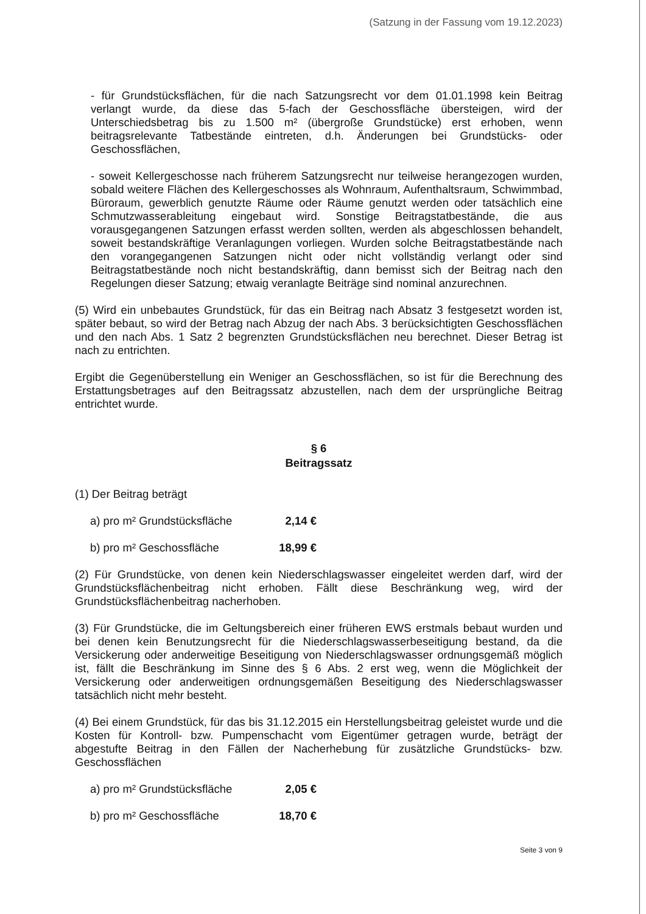(Satzung in der Fassung vom 19.12.2023)
- für Grundstücksflächen, für die nach Satzungsrecht vor dem 01.01.1998 kein Beitrag verlangt wurde, da diese das 5-fach der Geschossfläche übersteigen, wird der Unterschiedsbetrag bis zu 1.500 m² (übergroße Grundstücke) erst erhoben, wenn beitragsrelevante Tatbestände eintreten, d.h. Änderungen bei Grundstücks- oder Geschossflächen,
- soweit Kellergeschosse nach früherem Satzungsrecht nur teilweise herangezogen wurden, sobald weitere Flächen des Kellergeschosses als Wohnraum, Aufenthaltsraum, Schwimmbad, Büroraum, gewerblich genutzte Räume oder Räume genutzt werden oder tatsächlich eine Schmutzwasserableitung eingebaut wird. Sonstige Beitragstatbestände, die aus vorausgegangenen Satzungen erfasst werden sollten, werden als abgeschlossen behandelt, soweit bestandskräftige Veranlagungen vorliegen. Wurden solche Beitragstatbestände nach den vorangegangenen Satzungen nicht oder nicht vollständig verlangt oder sind Beitragstatbestände noch nicht bestandskräftig, dann bemisst sich der Beitrag nach den Regelungen dieser Satzung; etwaig veranlagte Beiträge sind nominal anzurechnen.
(5) Wird ein unbebautes Grundstück, für das ein Beitrag nach Absatz 3 festgesetzt worden ist, später bebaut, so wird der Betrag nach Abzug der nach Abs. 3 berücksichtigten Geschossflächen und den nach Abs. 1 Satz 2 begrenzten Grundstücksflächen neu berechnet. Dieser Betrag ist nach zu entrichten.
Ergibt die Gegenüberstellung ein Weniger an Geschossflächen, so ist für die Berechnung des Erstattungsbetrages auf den Beitragssatz abzustellen, nach dem der ursprüngliche Beitrag entrichtet wurde.
§ 6
Beitragssatz
(1) Der Beitrag beträgt
a) pro m² Grundstücksfläche 2,14 €
b) pro m² Geschossfläche 18,99 €
(2) Für Grundstücke, von denen kein Niederschlagswasser eingeleitet werden darf, wird der Grundstücksflächenbeitrag nicht erhoben. Fällt diese Beschränkung weg, wird der Grundstücksflächenbeitrag nacherhoben.
(3) Für Grundstücke, die im Geltungsbereich einer früheren EWS erstmals bebaut wurden und bei denen kein Benutzungsrecht für die Niederschlagswasserbeseitigung bestand, da die Versickerung oder anderweitige Beseitigung von Niederschlagswasser ordnungsgemäß möglich ist, fällt die Beschränkung im Sinne des § 6 Abs. 2 erst weg, wenn die Möglichkeit der Versickerung oder anderweitigen ordnungsgemäßen Beseitigung des Niederschlagswasser tatsächlich nicht mehr besteht.
(4) Bei einem Grundstück, für das bis 31.12.2015 ein Herstellungsbeitrag geleistet wurde und die Kosten für Kontroll- bzw. Pumpenschacht vom Eigentümer getragen wurde, beträgt der abgestufte Beitrag in den Fällen der Nacherhebung für zusätzliche Grundstücks- bzw. Geschossflächen
a) pro m² Grundstücksfläche 2,05 €
b) pro m² Geschossfläche 18,70 €
Seite 3 von 9